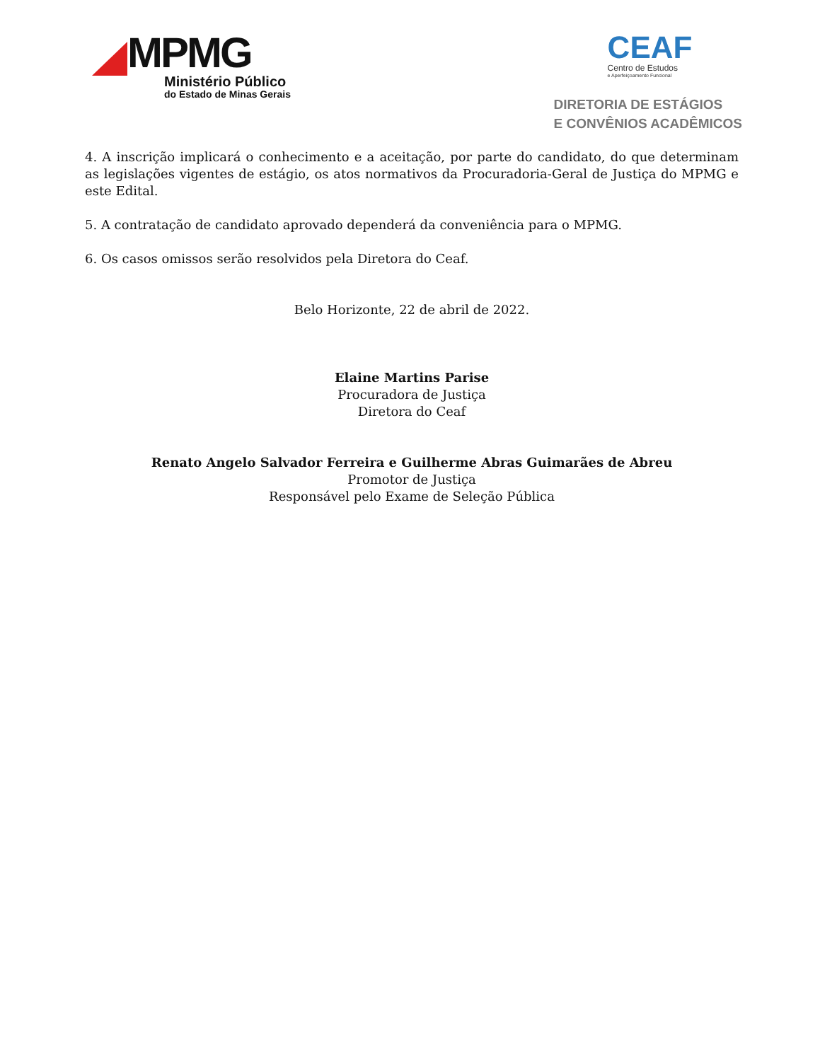MPMG
Ministério Público
do Estado de Minas Gerais
CEAF
Centro de Estudos
e Aperfeiçoamento Funcional
DIRETORIA DE ESTÁGIOS
E CONVÊNIOS ACADÊMICOS
4. A inscrição implicará o conhecimento e a aceitação, por parte do candidato, do que determinam as legislações vigentes de estágio, os atos normativos da Procuradoria-Geral de Justiça do MPMG e este Edital.
5. A contratação de candidato aprovado dependerá da conveniência para o MPMG.
6. Os casos omissos serão resolvidos pela Diretora do Ceaf.
Belo Horizonte, 22 de abril de 2022.
Elaine Martins Parise
Procuradora de Justiça
Diretora do Ceaf
Renato Angelo Salvador Ferreira e Guilherme Abras Guimarães de Abreu
Promotor de Justiça
Responsável pelo Exame de Seleção Pública